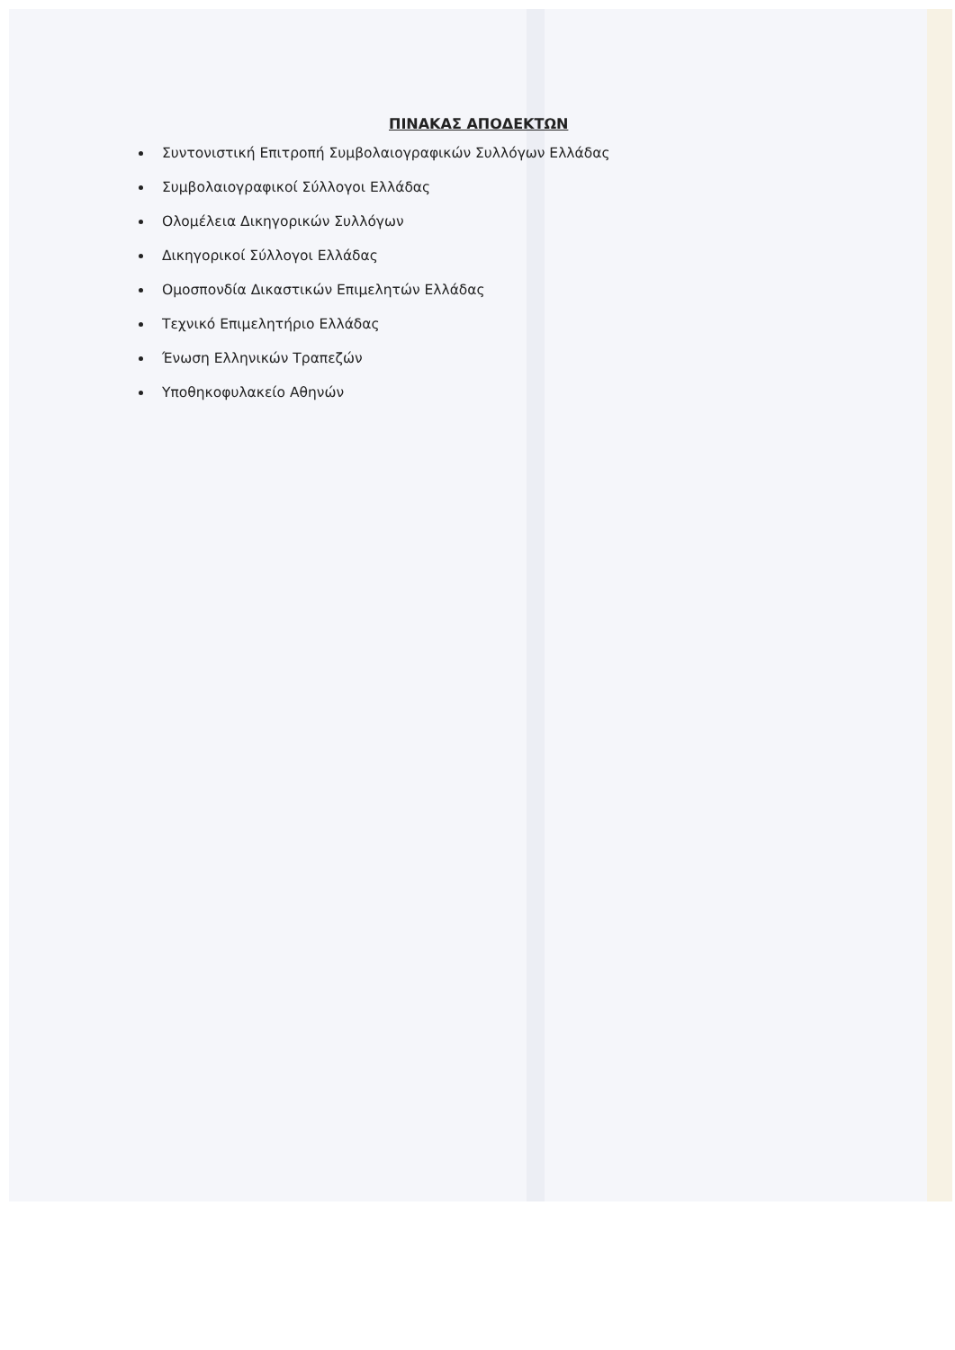ΠΙΝΑΚΑΣ ΑΠΟΔΕΚΤΩΝ
Συντονιστική Επιτροπή Συμβολαιογραφικών Συλλόγων Ελλάδας
Συμβολαιογραφικοί Σύλλογοι Ελλάδας
Ολομέλεια Δικηγορικών Συλλόγων
Δικηγορικοί Σύλλογοι Ελλάδας
Ομοσπονδία Δικαστικών Επιμελητών Ελλάδας
Τεχνικό Επιμελητήριο Ελλάδας
Ένωση Ελληνικών Τραπεζών
Υποθηκοφυλακείο Αθηνών